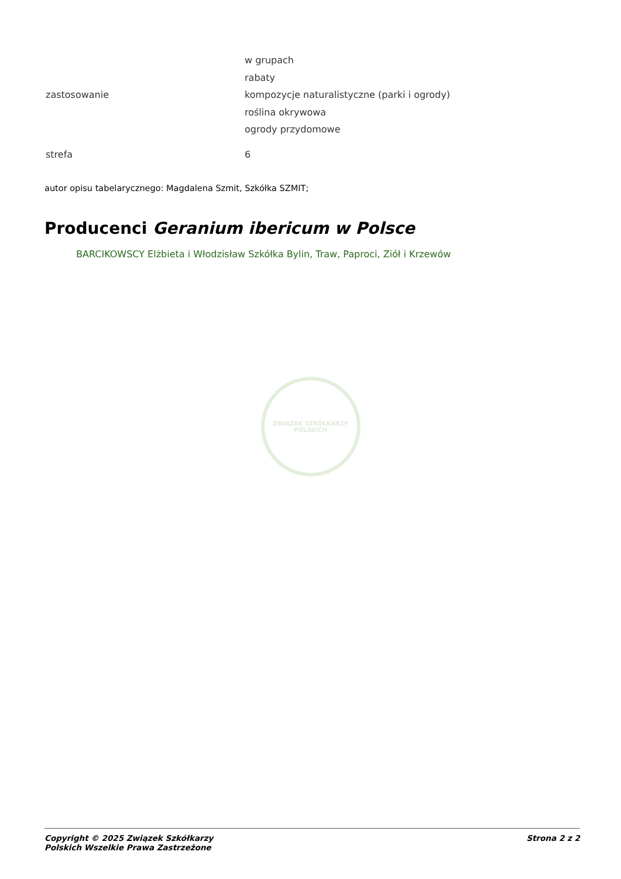| zastosowanie | w grupach rabaty kompozycje naturalistyczne (parki i ogrody) roślina okrywowa ogrody przydomowe |
| strefa | 6 |
autor opisu tabelarycznego: Magdalena Szmit, Szkółka SZMIT;
Producenci Geranium ibericum w Polsce
BARCIKOWSCY Elżbieta i Włodzisław Szkółka Bylin, Traw, Paproci, Ziół i Krzewów
ZWIĄZEK SZKÓŁKARZY POLSKICH
Copyright © 2025 Związek Szkółkarzy
Polskich Wszelkie Prawa Zastrzeżone
Strona 2 z 2